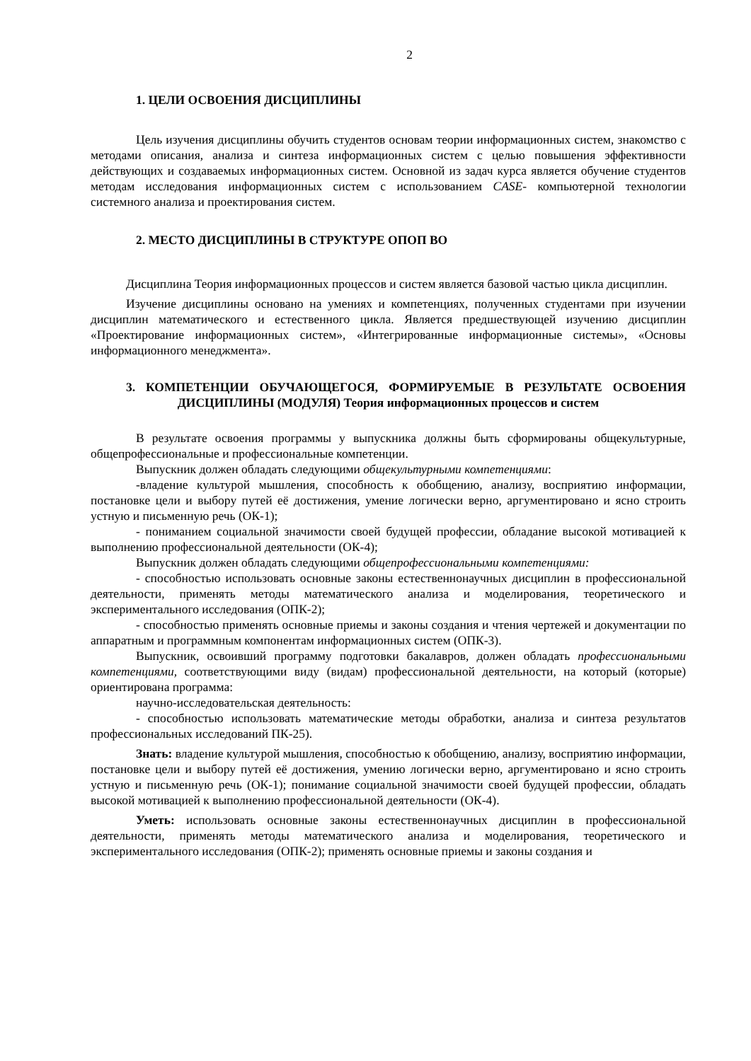2
1. ЦЕЛИ ОСВОЕНИЯ ДИСЦИПЛИНЫ
Цель изучения дисциплины обучить студентов основам теории информационных систем, знакомство с методами описания, анализа и синтеза информационных систем с целью повышения эффективности действующих и создаваемых информационных систем. Основной из задач курса является обучение студентов методам исследования информационных систем с использованием CASE- компьютерной технологии системного анализа и проектирования систем.
2. МЕСТО ДИСЦИПЛИНЫ В СТРУКТУРЕ ОПОП ВО
Дисциплина Теория информационных процессов и систем является базовой частью цикла дисциплин.
Изучение дисциплины основано на умениях и компетенциях, полученных студентами при изучении дисциплин математического и естественного цикла. Является предшествующей изучению дисциплин «Проектирование информационных систем», «Интегрированные информационные системы», «Основы информационного менеджмента».
3. КОМПЕТЕНЦИИ ОБУЧАЮЩЕГОСЯ, ФОРМИРУЕМЫЕ В РЕЗУЛЬТАТЕ ОСВОЕНИЯ ДИСЦИПЛИНЫ (МОДУЛЯ) Теория информационных процессов и систем
В результате освоения программы у выпускника должны быть сформированы общекультурные, общепрофессиональные и профессиональные компетенции.
Выпускник должен обладать следующими общекультурными компетенциями:
-владение культурой мышления, способность к обобщению, анализу, восприятию информации, постановке цели и выбору путей её достижения, умение логически верно, аргументировано и ясно строить устную и письменную речь (ОК-1);
- пониманием социальной значимости своей будущей профессии, обладание высокой мотивацией к выполнению профессиональной деятельности (ОК-4);
Выпускник должен обладать следующими общепрофессиональными компетенциями:
- способностью использовать основные законы естественнонаучных дисциплин в профессиональной деятельности, применять методы математического анализа и моделирования, теоретического и экспериментального исследования (ОПК-2);
- способностью применять основные приемы и законы создания и чтения чертежей и документации по аппаратным и программным компонентам информационных систем (ОПК-3).
Выпускник, освоивший программу подготовки бакалавров, должен обладать профессиональными компетенциями, соответствующими виду (видам) профессиональной деятельности, на который (которые) ориентирована программа:
научно-исследовательская деятельность:
- способностью использовать математические методы обработки, анализа и синтеза результатов профессиональных исследований ПК-25).
Знать: владение культурой мышления, способностью к обобщению, анализу, восприятию информации, постановке цели и выбору путей её достижения, умению логически верно, аргументировано и ясно строить устную и письменную речь (ОК-1); понимание социальной значимости своей будущей профессии, обладать высокой мотивацией к выполнению профессиональной деятельности (ОК-4).
Уметь: использовать основные законы естественнонаучных дисциплин в профессиональной деятельности, применять методы математического анализа и моделирования, теоретического и экспериментального исследования (ОПК-2); применять основные приемы и законы создания и